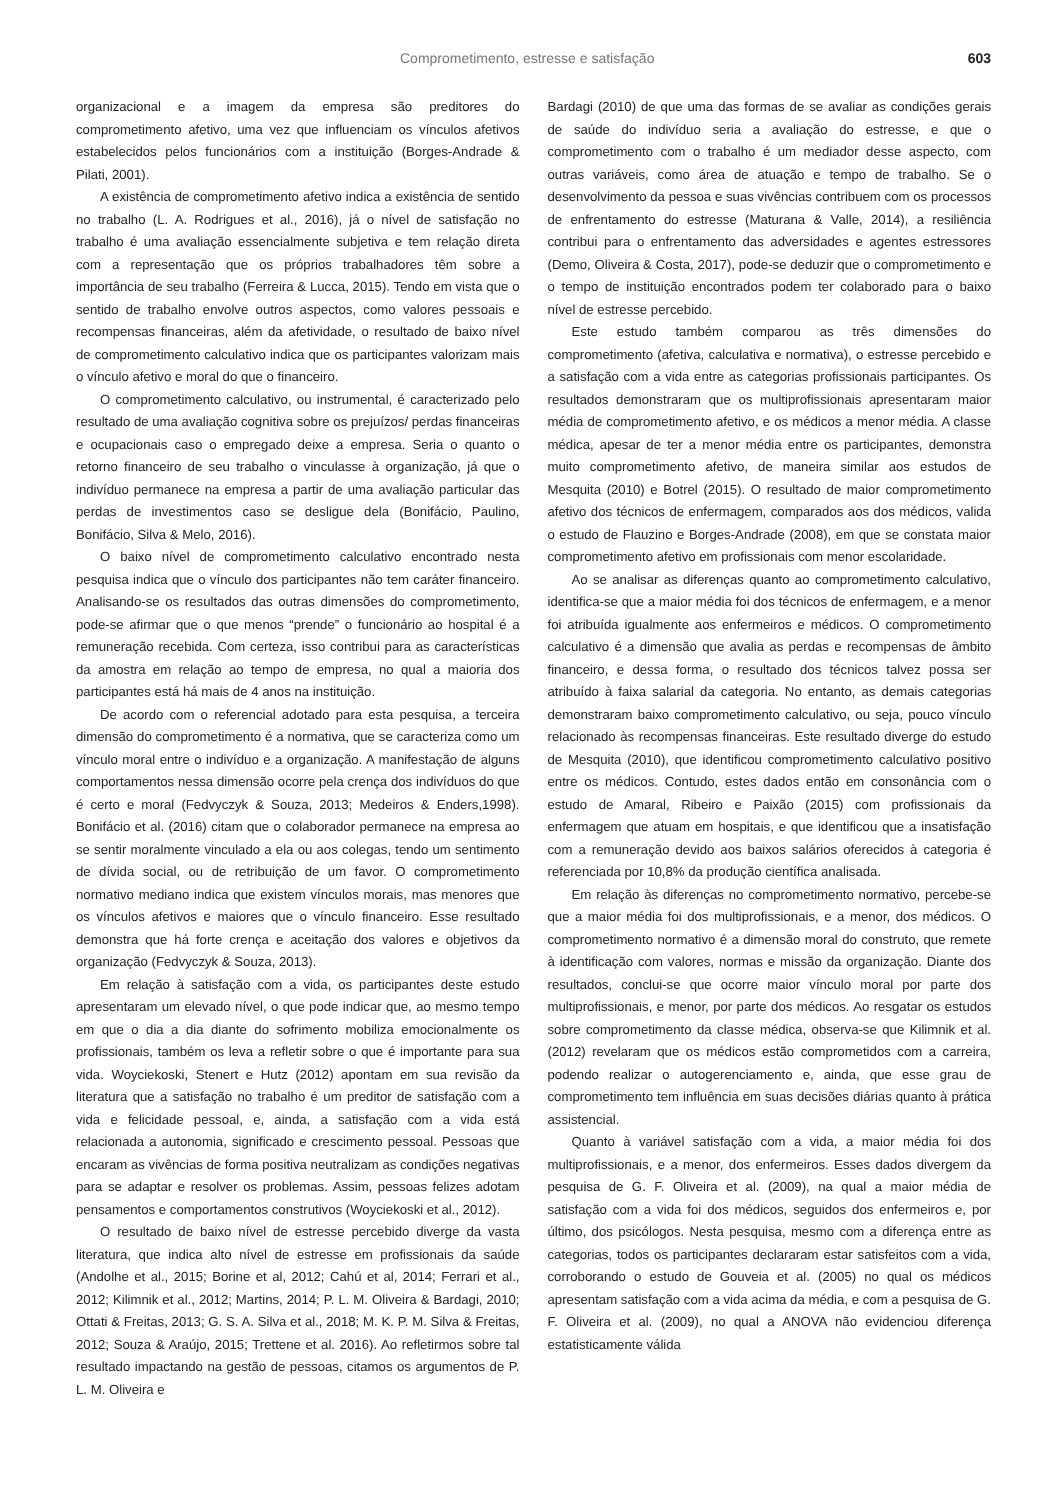Comprometimento, estresse e satisfação 603
organizacional e a imagem da empresa são preditores do comprometimento afetivo, uma vez que influenciam os vínculos afetivos estabelecidos pelos funcionários com a instituição (Borges-Andrade & Pilati, 2001).
A existência de comprometimento afetivo indica a existência de sentido no trabalho (L. A. Rodrigues et al., 2016), já o nível de satisfação no trabalho é uma avaliação essencialmente subjetiva e tem relação direta com a representação que os próprios trabalhadores têm sobre a importância de seu trabalho (Ferreira & Lucca, 2015). Tendo em vista que o sentido de trabalho envolve outros aspectos, como valores pessoais e recompensas financeiras, além da afetividade, o resultado de baixo nível de comprometimento calculativo indica que os participantes valorizam mais o vínculo afetivo e moral do que o financeiro.
O comprometimento calculativo, ou instrumental, é caracterizado pelo resultado de uma avaliação cognitiva sobre os prejuízos/ perdas financeiras e ocupacionais caso o empregado deixe a empresa. Seria o quanto o retorno financeiro de seu trabalho o vinculasse à organização, já que o indivíduo permanece na empresa a partir de uma avaliação particular das perdas de investimentos caso se desligue dela (Bonifácio, Paulino, Bonifácio, Silva & Melo, 2016).
O baixo nível de comprometimento calculativo encontrado nesta pesquisa indica que o vínculo dos participantes não tem caráter financeiro. Analisando-se os resultados das outras dimensões do comprometimento, pode-se afirmar que o que menos “prende” o funcionário ao hospital é a remuneração recebida. Com certeza, isso contribui para as características da amostra em relação ao tempo de empresa, no qual a maioria dos participantes está há mais de 4 anos na instituição.
De acordo com o referencial adotado para esta pesquisa, a terceira dimensão do comprometimento é a normativa, que se caracteriza como um vínculo moral entre o indivíduo e a organização. A manifestação de alguns comportamentos nessa dimensão ocorre pela crença dos indivíduos do que é certo e moral (Fedvyczyk & Souza, 2013; Medeiros & Enders,1998). Bonifácio et al. (2016) citam que o colaborador permanece na empresa ao se sentir moralmente vinculado a ela ou aos colegas, tendo um sentimento de dívida social, ou de retribuição de um favor. O comprometimento normativo mediano indica que existem vínculos morais, mas menores que os vínculos afetivos e maiores que o vínculo financeiro. Esse resultado demonstra que há forte crença e aceitação dos valores e objetivos da organização (Fedvyczyk & Souza, 2013).
Em relação à satisfação com a vida, os participantes deste estudo apresentaram um elevado nível, o que pode indicar que, ao mesmo tempo em que o dia a dia diante do sofrimento mobiliza emocionalmente os profissionais, também os leva a refletir sobre o que é importante para sua vida. Woyciekoski, Stenert e Hutz (2012) apontam em sua revisão da literatura que a satisfação no trabalho é um preditor de satisfação com a vida e felicidade pessoal, e, ainda, a satisfação com a vida está relacionada a autonomia, significado e crescimento pessoal. Pessoas que encaram as vivências de forma positiva neutralizam as condições negativas para se adaptar e resolver os problemas. Assim, pessoas felizes adotam pensamentos e comportamentos construtivos (Woyciekoski et al., 2012).
O resultado de baixo nível de estresse percebido diverge da vasta literatura, que indica alto nível de estresse em profissionais da saúde (Andolhe et al., 2015; Borine et al, 2012; Cahú et al, 2014; Ferrari et al., 2012; Kilimnik et al., 2012; Martins, 2014; P. L. M. Oliveira & Bardagi, 2010; Ottati & Freitas, 2013; G. S. A. Silva et al., 2018; M. K. P. M. Silva & Freitas, 2012; Souza & Araújo, 2015; Trettene et al. 2016). Ao refletirmos sobre tal resultado impactando na gestão de pessoas, citamos os argumentos de P. L. M. Oliveira e
Bardagi (2010) de que uma das formas de se avaliar as condições gerais de saúde do indivíduo seria a avaliação do estresse, e que o comprometimento com o trabalho é um mediador desse aspecto, com outras variáveis, como área de atuação e tempo de trabalho. Se o desenvolvimento da pessoa e suas vivências contribuem com os processos de enfrentamento do estresse (Maturana & Valle, 2014), a resiliência contribui para o enfrentamento das adversidades e agentes estressores (Demo, Oliveira & Costa, 2017), pode-se deduzir que o comprometimento e o tempo de instituição encontrados podem ter colaborado para o baixo nível de estresse percebido.
Este estudo também comparou as três dimensões do comprometimento (afetiva, calculativa e normativa), o estresse percebido e a satisfação com a vida entre as categorias profissionais participantes. Os resultados demonstraram que os multiprofissionais apresentaram maior média de comprometimento afetivo, e os médicos a menor média. A classe médica, apesar de ter a menor média entre os participantes, demonstra muito comprometimento afetivo, de maneira similar aos estudos de Mesquita (2010) e Botrel (2015). O resultado de maior comprometimento afetivo dos técnicos de enfermagem, comparados aos dos médicos, valida o estudo de Flauzino e Borges-Andrade (2008), em que se constata maior comprometimento afetivo em profissionais com menor escolaridade.
Ao se analisar as diferenças quanto ao comprometimento calculativo, identifica-se que a maior média foi dos técnicos de enfermagem, e a menor foi atribuída igualmente aos enfermeiros e médicos. O comprometimento calculativo é a dimensão que avalia as perdas e recompensas de âmbito financeiro, e dessa forma, o resultado dos técnicos talvez possa ser atribuído à faixa salarial da categoria. No entanto, as demais categorias demonstraram baixo comprometimento calculativo, ou seja, pouco vínculo relacionado às recompensas financeiras. Este resultado diverge do estudo de Mesquita (2010), que identificou comprometimento calculativo positivo entre os médicos. Contudo, estes dados então em consonância com o estudo de Amaral, Ribeiro e Paixão (2015) com profissionais da enfermagem que atuam em hospitais, e que identificou que a insatisfação com a remuneração devido aos baixos salários oferecidos à categoria é referenciada por 10,8% da produção científica analisada.
Em relação às diferenças no comprometimento normativo, percebe-se que a maior média foi dos multiprofissionais, e a menor, dos médicos. O comprometimento normativo é a dimensão moral do construto, que remete à identificação com valores, normas e missão da organização. Diante dos resultados, conclui-se que ocorre maior vínculo moral por parte dos multiprofissionais, e menor, por parte dos médicos. Ao resgatar os estudos sobre comprometimento da classe médica, observa-se que Kilimnik et al. (2012) revelaram que os médicos estão comprometidos com a carreira, podendo realizar o autogerenciamento e, ainda, que esse grau de comprometimento tem influência em suas decisões diárias quanto à prática assistencial.
Quanto à variável satisfação com a vida, a maior média foi dos multiprofissionais, e a menor, dos enfermeiros. Esses dados divergem da pesquisa de G. F. Oliveira et al. (2009), na qual a maior média de satisfação com a vida foi dos médicos, seguidos dos enfermeiros e, por último, dos psicólogos. Nesta pesquisa, mesmo com a diferença entre as categorias, todos os participantes declararam estar satisfeitos com a vida, corroborando o estudo de Gouveia et al. (2005) no qual os médicos apresentam satisfação com a vida acima da média, e com a pesquisa de G. F. Oliveira et al. (2009), no qual a ANOVA não evidenciou diferença estatisticamente válida